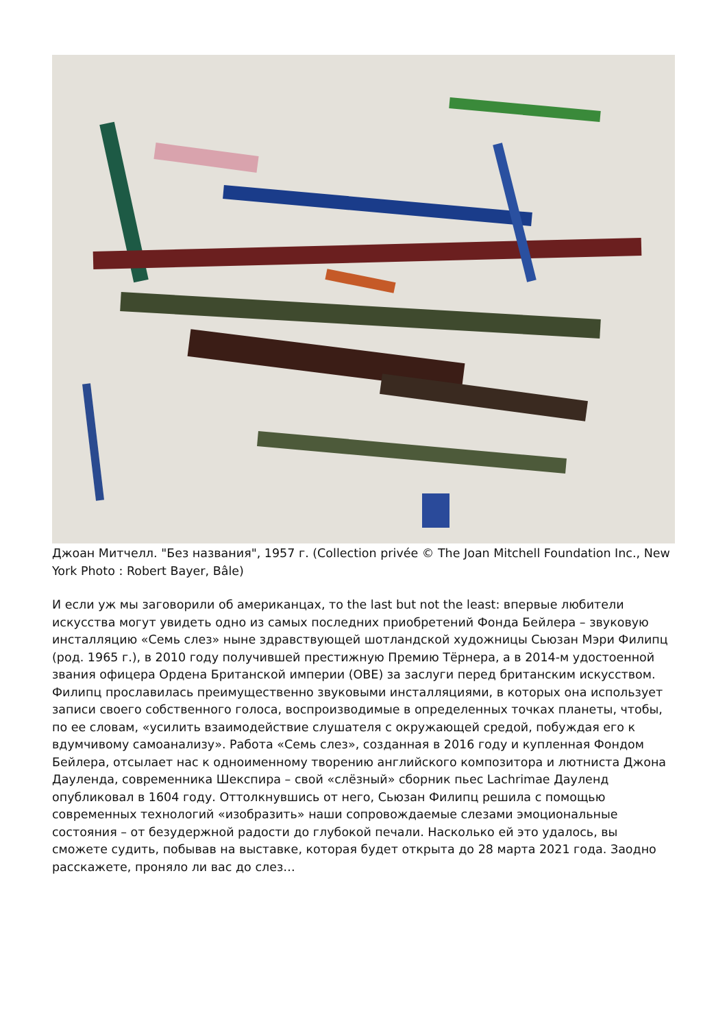Джоан Митчелл. "Без названия", 1957 г. (Collection privée © The Joan Mitchell Foundation Inc., New York Photo : Robert Bayer, Bâle)
И если уж мы заговорили об американцах, то the last but not the least: впервые любители искусства могут увидеть одно из самых последних приобретений Фонда Бейлера – звуковую инсталляцию «Семь слез» ныне здравствующей шотландской художницы Сьюзан Мэри Филипц (род. 1965 г.), в 2010 году получившей престижную Премию Тёрнера, а в 2014-м удостоенной звания офицера Ордена Британской империи (OBE) за заслуги перед британским искусством. Филипц прославилась преимущественно звуковыми инсталляциями, в которых она использует записи своего собственного голоса, воспроизводимые в определенных точках планеты, чтобы, по ее словам, «усилить взаимодействие слушателя с окружающей средой, побуждая его к вдумчивому самоанализу». Работа «Семь слез», созданная в 2016 году и купленная Фондом Бейлера, отсылает нас к одноименному творению английского композитора и лютниста Джона Дауленда, современника Шекспира – свой «слёзный» сборник пьес Lachrimae Дауленд опубликовал в 1604 году. Оттолкнувшись от него, Сьюзан Филипц решила с помощью современных технологий «изобразить» наши сопровождаемые слезами эмоциональные состояния – от безудержной радости до глубокой печали. Насколько ей это удалось, вы сможете судить, побывав на выставке, которая будет открыта до 28 марта 2021 года. Заодно расскажете, проняло ли вас до слез…